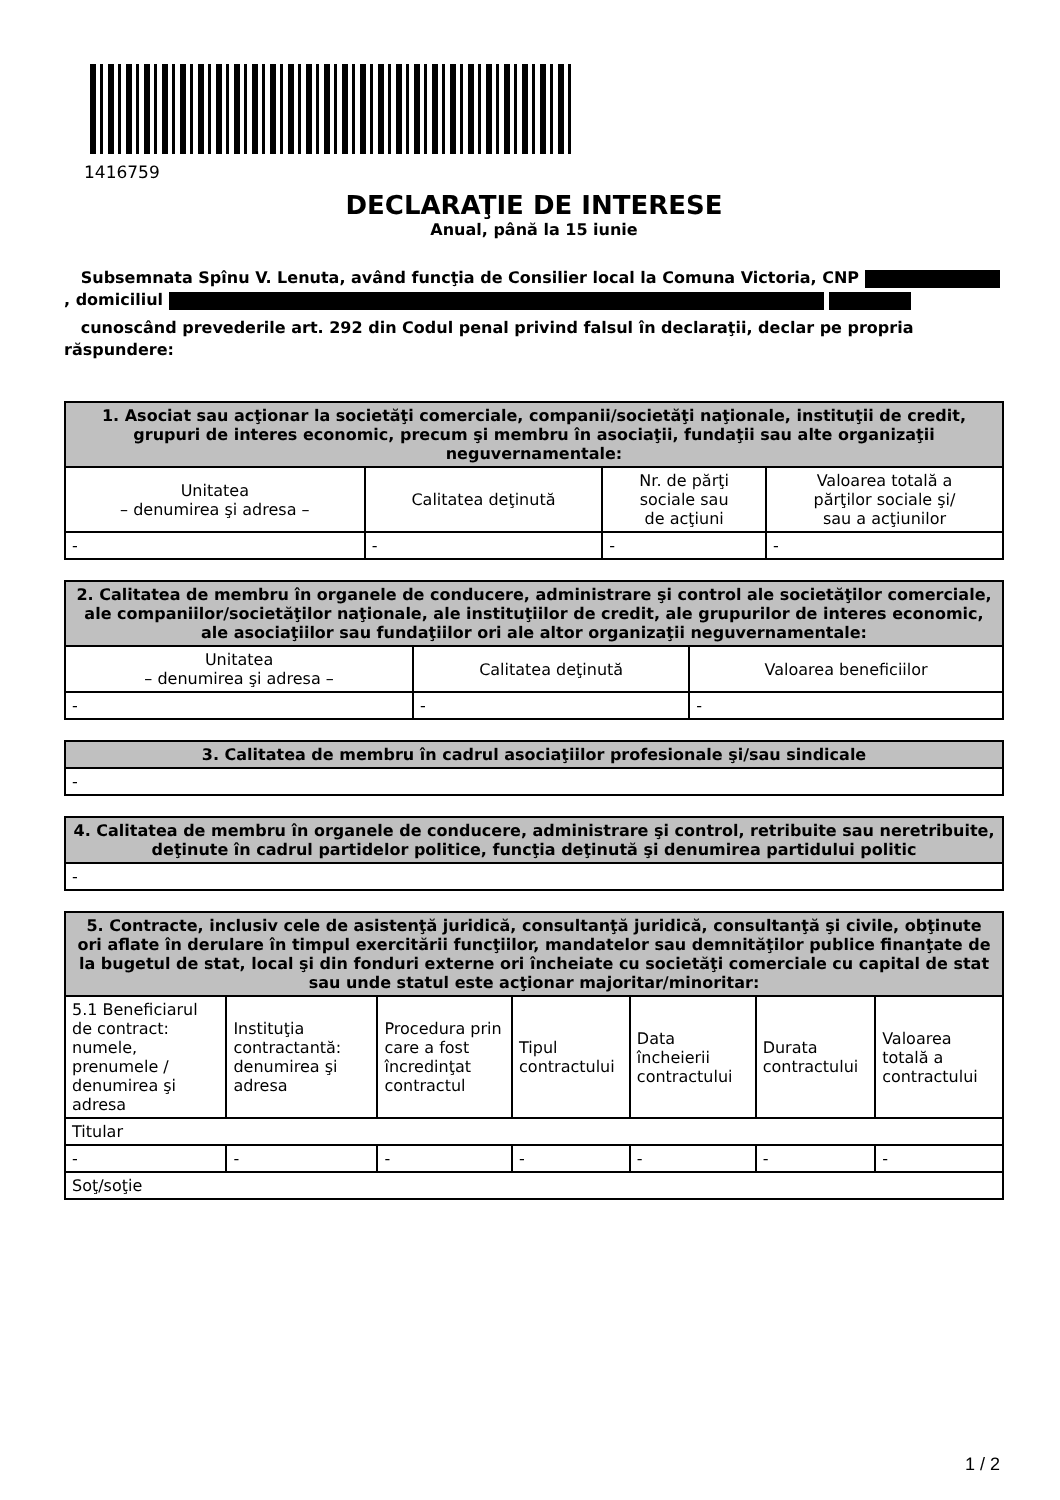1416759
DECLARAŢIE DE INTERESE
Anual, până la 15 iunie
Subsemnata Spînu V. Lenuta, având funcţia de Consilier local la Comuna Victoria, CNP , domiciliul
cunoscând prevederile art. 292 din Codul penal privind falsul în declaraţii, declar pe propria răspundere:
| 1. Asociat sau acţionar la societăţi comerciale, companii/societăţi naţionale, instituţii de credit, grupuri de interes economic, precum şi membru în asociaţii, fundaţii sau alte organizaţii neguvernamentale: | | | |
| --- | --- | --- | --- |
| Unitatea – denumirea şi adresa – | Calitatea deţinută | Nr. de părţi sociale sau de acţiuni | Valoarea totală a părţilor sociale şi/ sau a acţiunilor |
| - | - | - | - |
| 2. Calitatea de membru în organele de conducere, administrare şi control ale societăţilor comerciale, ale companiilor/societăţilor naţionale, ale instituţiilor de credit, ale grupurilor de interes economic, ale asociaţiilor sau fundaţiilor ori ale altor organizaţii neguvernamentale: | | |
| --- | --- | --- |
| Unitatea – denumirea şi adresa – | Calitatea deţinută | Valoarea beneficiilor |
| - | - | - |
| 3. Calitatea de membru în cadrul asociaţiilor profesionale şi/sau sindicale |
| --- |
| - |
| 4. Calitatea de membru în organele de conducere, administrare şi control, retribuite sau neretribuite, deţinute în cadrul partidelor politice, funcţia deţinută şi denumirea partidului politic |
| --- |
| - |
| 5. Contracte, inclusiv cele de asistenţă juridică, consultanţă juridică, consultanţă şi civile, obţinute ori aflate în derulare în timpul exercitării funcţiilor, mandatelor sau demnităţilor publice finanţate de la bugetul de stat, local şi din fonduri externe ori încheiate cu societăţi comerciale cu capital de stat sau unde statul este acţionar majoritar/minoritar: | | | | | | |
| --- | --- | --- | --- | --- | --- | --- |
| 5.1 Beneficiarul de contract: numele, prenumele / denumirea şi adresa | Instituţia contractantă: denumirea şi adresa | Procedura prin care a fost încredinţat contractul | Tipul contractului | Data încheierii contractului | Durata contractului | Valoarea totală a contractului |
| Titular | | | | | | |
| - | - | - | - | - | - | - |
| Soţ/soţie | | | | | | |
1 / 2